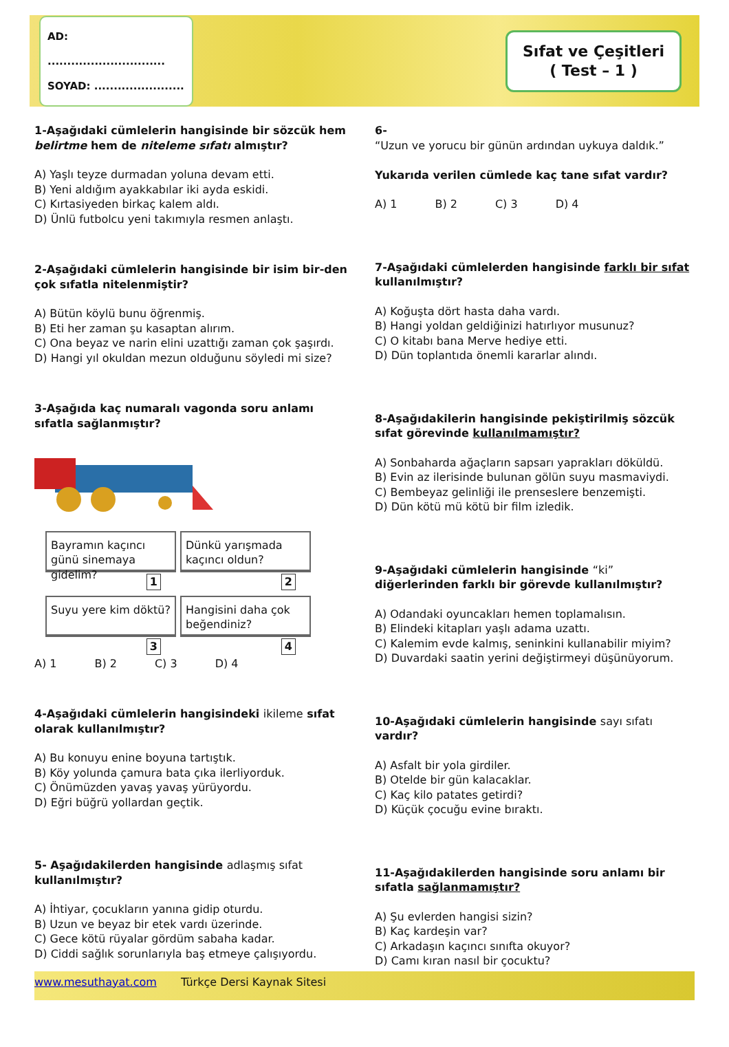AD: ..............................
SOYAD: .......................
Sıfat ve Çeşitleri
( Test – 1 )
1-Aşağıdaki cümlelerin hangisinde bir sözcük hem belirtme hem de niteleme sıfatı almıştır?
A) Yaşlı teyze durmadan yoluna devam etti.
B) Yeni aldığım ayakkabılar iki ayda eskidi.
C) Kırtasiyeden birkaç kalem aldı.
D) Ünlü futbolcu yeni takımıyla resmen anlaştı.
2-Aşağıdaki cümlelerin hangisinde bir isim bir-den çok sıfatla nitelenmiştir?
A) Bütün köylü bunu öğrenmiş.
B) Eti her zaman şu kasaptan alırım.
C) Ona beyaz ve narin elini uzattığı zaman çok şaşırdı.
D) Hangi yıl okuldan mezun olduğunu söyledi mi size?
3-Aşağıda kaç numaralı vagonda soru anlamı sıfatla sağlanmıştır?
Bayramın kaçıncı günü sinemaya gidelim?
1
Dünkü yarışmada kaçıncı oldun?
2
Suyu yere kim döktü?
3
Hangisini daha çok beğendiniz?
4
A) 1 B) 2 C) 3 D) 4
4-Aşağıdaki cümlelerin hangisindeki ikileme sıfat olarak kullanılmıştır?
A) Bu konuyu enine boyuna tartıştık.
B) Köy yolunda çamura bata çıka ilerliyorduk.
C) Önümüzden yavaş yavaş yürüyordu.
D) Eğri büğrü yollardan geçtik.
5- Aşağıdakilerden hangisinde adlaşmış sıfat kullanılmıştır?
A) İhtiyar, çocukların yanına gidip oturdu.
B) Uzun ve beyaz bir etek vardı üzerinde.
C) Gece kötü rüyalar gördüm sabaha kadar.
D) Ciddi sağlık sorunlarıyla baş etmeye çalışıyordu.
6-
“Uzun ve yorucu bir günün ardından uykuya daldık.”
Yukarıda verilen cümlede kaç tane sıfat vardır?
A) 1 B) 2 C) 3 D) 4
7-Aşağıdaki cümlelerden hangisinde farklı bir sıfat kullanılmıştır?
A) Koğuşta dört hasta daha vardı.
B) Hangi yoldan geldiğinizi hatırlıyor musunuz?
C) O kitabı bana Merve hediye etti.
D) Dün toplantıda önemli kararlar alındı.
8-Aşağıdakilerin hangisinde pekiştirilmiş sözcük sıfat görevinde kullanılmamıştır?
A) Sonbaharda ağaçların sapsarı yaprakları döküldü.
B) Evin az ilerisinde bulunan gölün suyu masmaviydi.
C) Bembeyaz gelinliği ile prenseslere benzemişti.
D) Dün kötü mü kötü bir film izledik.
9-Aşağıdaki cümlelerin hangisinde “ki” diğerlerinden farklı bir görevde kullanılmıştır?
A) Odandaki oyuncakları hemen toplamalısın.
B) Elindeki kitapları yaşlı adama uzattı.
C) Kalemim evde kalmış, seninkini kullanabilir miyim?
D) Duvardaki saatin yerini değiştirmeyi düşünüyorum.
10-Aşağıdaki cümlelerin hangisinde sayı sıfatı vardır?
A) Asfalt bir yola girdiler.
B) Otelde bir gün kalacaklar.
C) Kaç kilo patates getirdi?
D) Küçük çocuğu evine bıraktı.
11-Aşağıdakilerden hangisinde soru anlamı bir sıfatla sağlanmamıştır?
A) Şu evlerden hangisi sizin?
B) Kaç kardeşin var?
C) Arkadaşın kaçıncı sınıfta okuyor?
D) Camı kıran nasıl bir çocuktu?
www.mesuthayat.com Türkçe Dersi Kaynak Sitesi